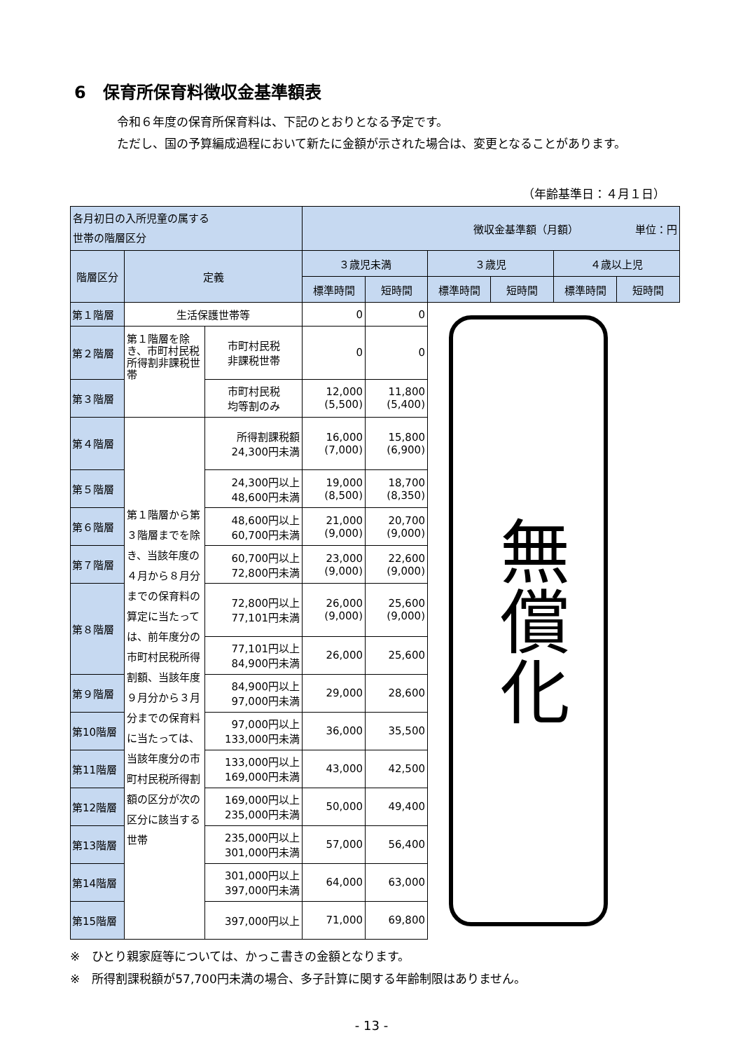6　保育所保育料徴収金基準額表
令和６年度の保育所保育料は、下記のとおりとなる予定です。
ただし、国の予算編成過程において新たに金額が示された場合は、変更となることがあります。
（年齢基準日：４月１日）
| 各月初日の入所児童の属する 世帯の階層区分 | | | 徴収金基準額（月額） 単位：円 | | | | | |
| --- | --- | --- | --- | --- | --- | --- | --- | --- |
| 階層区分 | 定義 | | ３歳児未満 | | ３歳児 | | ４歳以上児 | |
| | | | 標準時間 | 短時間 | 標準時間 | 短時間 | 標準時間 | 短時間 |
| 第１階層 | 生活保護世帯等 | | 0 | 0 | 無償化 | | | |
| 第２階層 | 第１階層を除き、市町村民税所得割非課税世帯 | 市町村民税 非課税世帯 | 0 | 0 | | | | |
| 第３階層 | | 市町村民税 均等割のみ | 12,000 (5,500) | 11,800 (5,400) | | | | |
| 第４階層 | 第１階層から第３階層までを除き、当該年度の４月から８月分までの保育料の算定に当たっては、前年度分の市町村民税所得割額、当該年度９月分から３月分までの保育料に当たっては、当該年度分の市町村民税所得割額の区分が次の区分に該当する世帯 | 所得割課税額 24,300円未満 | 16,000 (7,000) | 15,800 (6,900) | | | | |
| 第５階層 | | 24,300円以上 48,600円未満 | 19,000 (8,500) | 18,700 (8,350) | | | | |
| 第６階層 | | 48,600円以上 60,700円未満 | 21,000 (9,000) | 20,700 (9,000) | | | | |
| 第７階層 | | 60,700円以上 72,800円未満 | 23,000 (9,000) | 22,600 (9,000) | | | | |
| 第８階層 | | 72,800円以上 77,101円未満 | 26,000 (9,000) | 25,600 (9,000) | | | | |
| | | 77,101円以上 84,900円未満 | 26,000 | 25,600 | | | | |
| 第９階層 | | 84,900円以上 97,000円未満 | 29,000 | 28,600 | | | | |
| 第10階層 | | 97,000円以上 133,000円未満 | 36,000 | 35,500 | | | | |
| 第11階層 | | 133,000円以上 169,000円未満 | 43,000 | 42,500 | | | | |
| 第12階層 | | 169,000円以上 235,000円未満 | 50,000 | 49,400 | | | | |
| 第13階層 | | 235,000円以上 301,000円未満 | 57,000 | 56,400 | | | | |
| 第14階層 | | 301,000円以上 397,000円未満 | 64,000 | 63,000 | | | | |
| 第15階層 | | 397,000円以上 | 71,000 | 69,800 | | | | |
※　ひとり親家庭等については、かっこ書きの金額となります。
※　所得割課税額が57,700円未満の場合、多子計算に関する年齢制限はありません。
- 13 -